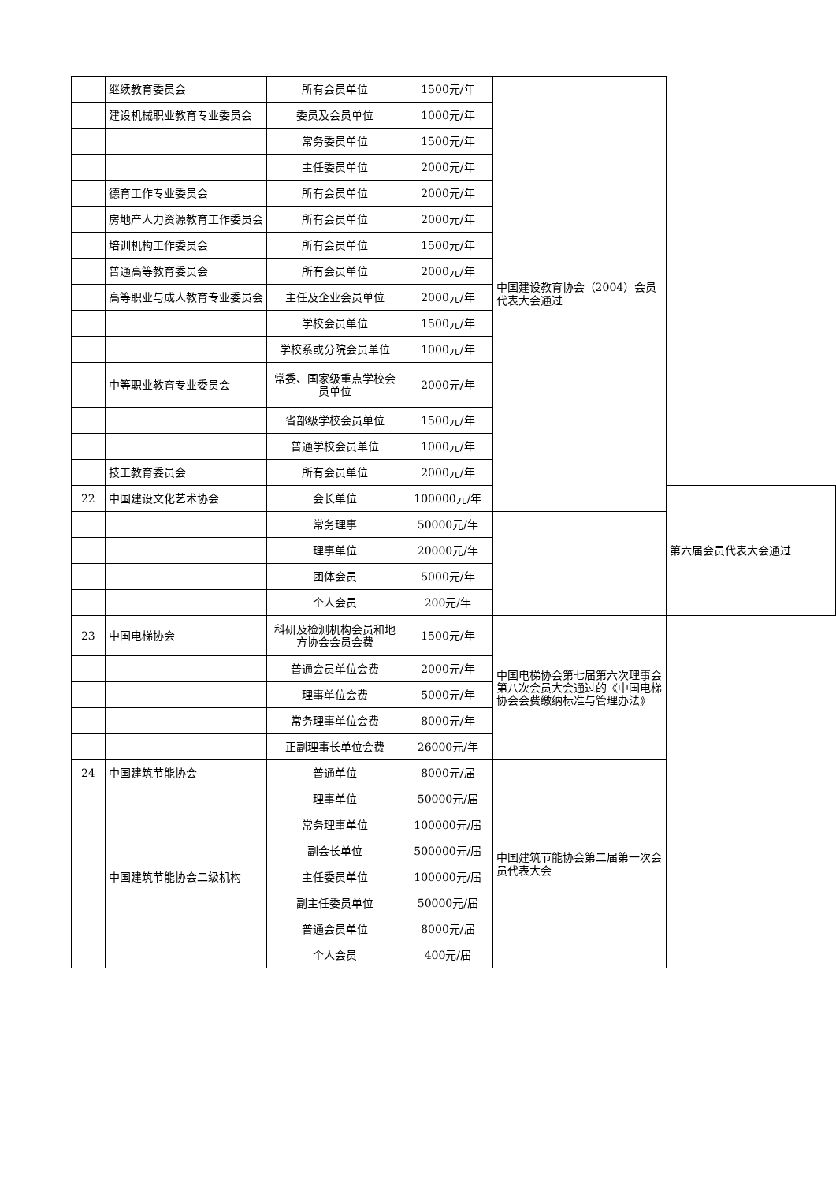| | 继续教育委员会 | 所有会员单位 | 1500元/年 | 中国建设教育协会（2004）会员代表大会通过 | |
| | 建设机械职业教育专业委员会 | 委员及会员单位 | 1000元/年 | | |
| | | 常务委员单位 | 1500元/年 | | |
| | | 主任委员单位 | 2000元/年 | | |
| | 德育工作专业委员会 | 所有会员单位 | 2000元/年 | | |
| | 房地产人力资源教育工作委员会 | 所有会员单位 | 2000元/年 | | |
| | 培训机构工作委员会 | 所有会员单位 | 1500元/年 | | |
| | 普通高等教育委员会 | 所有会员单位 | 2000元/年 | | |
| | 高等职业与成人教育专业委员会 | 主任及企业会员单位 | 2000元/年 | | |
| | | 学校会员单位 | 1500元/年 | | |
| | | 学校系或分院会员单位 | 1000元/年 | | |
| | 中等职业教育专业委员会 | 常委、国家级重点学校会员单位 | 2000元/年 | | |
| | | 省部级学校会员单位 | 1500元/年 | | |
| | | 普通学校会员单位 | 1000元/年 | | |
| | 技工教育委员会 | 所有会员单位 | 2000元/年 | | |
| 22 | 中国建设文化艺术协会 | 会长单位 | 100000元/年 | | 第六届会员代表大会通过 |
| | | 常务理事 | 50000元/年 | | |
| | | 理事单位 | 20000元/年 | | |
| | | 团体会员 | 5000元/年 | | |
| | | 个人会员 | 200元/年 | | |
| 23 | 中国电梯协会 | 科研及检测机构会员和地方协会会员会费 | 1500元/年 | 中国电梯协会第七届第六次理事会第八次会员大会通过的《中国电梯协会会费缴纳标准与管理办法》 | |
| | | 普通会员单位会费 | 2000元/年 | | |
| | | 理事单位会费 | 5000元/年 | | |
| | | 常务理事单位会费 | 8000元/年 | | |
| | | 正副理事长单位会费 | 26000元/年 | | |
| 24 | 中国建筑节能协会 | 普通单位 | 8000元/届 | 中国建筑节能协会第二届第一次会员代表大会 | |
| | | 理事单位 | 50000元/届 | | |
| | | 常务理事单位 | 100000元/届 | | |
| | | 副会长单位 | 500000元/届 | | |
| | 中国建筑节能协会二级机构 | 主任委员单位 | 100000元/届 | | |
| | | 副主任委员单位 | 50000元/届 | | |
| | | 普通会员单位 | 8000元/届 | | |
| | | 个人会员 | 400元/届 | | |